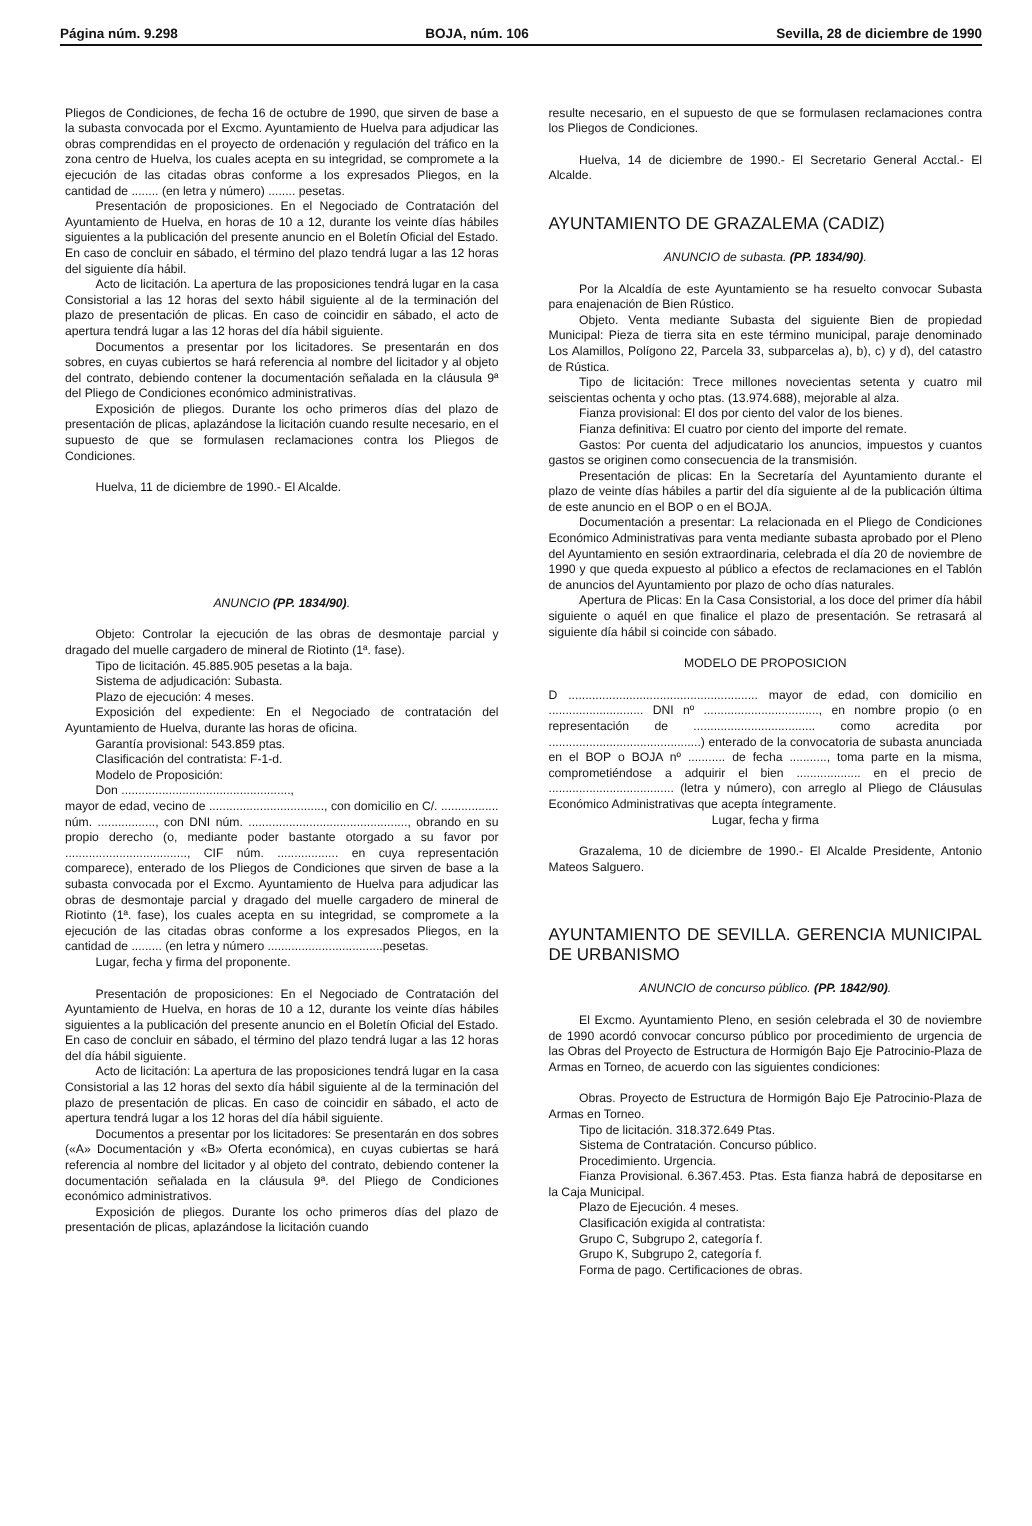Página núm. 9.298 BOJA, núm. 106 Sevilla, 28 de diciembre de 1990
Pliegos de Condiciones, de fecha 16 de octubre de 1990, que sirven de base a la subasta convocada por el Excmo. Ayuntamiento de Huelva para adjudicar las obras comprendidas en el proyecto de ordenación y regulación del tráfico en la zona centro de Huelva, los cuales acepta en su integridad, se compromete a la ejecución de las citadas obras conforme a los expresados Pliegos, en la cantidad de ........ (en letra y número) ........ pesetas.
Presentación de proposiciones. En el Negociado de Contratación del Ayuntamiento de Huelva, en horas de 10 a 12, durante los veinte días hábiles siguientes a la publicación del presente anuncio en el Boletín Oficial del Estado. En caso de concluir en sábado, el término del plazo tendrá lugar a las 12 horas del siguiente día hábil.
Acto de licitación. La apertura de las proposiciones tendrá lugar en la casa Consistorial a las 12 horas del sexto hábil siguiente al de la terminación del plazo de presentación de plicas. En caso de coincidir en sábado, el acto de apertura tendrá lugar a las 12 horas del día hábil siguiente.
Documentos a presentar por los licitadores. Se presentarán en dos sobres, en cuyas cubiertos se hará referencia al nombre del licitador y al objeto del contrato, debiendo contener la documentación señalada en la cláusula 9ª del Pliego de Condiciones económico administrativas.
Exposición de pliegos. Durante los ocho primeros días del plazo de presentación de plicas, aplazándose la licitación cuando resulte necesario, en el supuesto de que se formulasen reclamaciones contra los Pliegos de Condiciones.
Huelva, 11 de diciembre de 1990.- El Alcalde.
ANUNCIO (PP. 1834/90).
Objeto: Controlar la ejecución de las obras de desmontaje parcial y dragado del muelle cargadero de mineral de Riotinto (1ª. fase).
Tipo de licitación. 45.885.905 pesetas a la baja.
Sistema de adjudicación: Subasta.
Plazo de ejecución: 4 meses.
Exposición del expediente: En el Negociado de contratación del Ayuntamiento de Huelva, durante las horas de oficina.
Garantía provisional: 543.859 ptas.
Clasificación del contratista: F-1-d.
Modelo de Proposición:
Don ..................................................,
mayor de edad, vecino de .................................., con domicilio en C/. ................. núm. ................., con DNI núm. ..............................................., obrando en su propio derecho (o, mediante poder bastante otorgado a su favor por ...................................., CIF núm. .................. en cuya representación comparece), enterado de los Pliegos de Condiciones que sirven de base a la subasta convocada por el Excmo. Ayuntamiento de Huelva para adjudicar las obras de desmontaje parcial y dragado del muelle cargadero de mineral de Riotinto (1ª. fase), los cuales acepta en su integridad, se compromete a la ejecución de las citadas obras conforme a los expresados Pliegos, en la cantidad de ......... (en letra y número ..................................pesetas.
Lugar, fecha y firma del proponente.
Presentación de proposiciones: En el Negociado de Contratación del Ayuntamiento de Huelva, en horas de 10 a 12, durante los veinte días hábiles siguientes a la publicación del presente anuncio en el Boletín Oficial del Estado. En caso de concluir en sábado, el término del plazo tendrá lugar a las 12 horas del día hábil siguiente.
Acto de licitación: La apertura de las proposiciones tendrá lugar en la casa Consistorial a las 12 horas del sexto día hábil siguiente al de la terminación del plazo de presentación de plicas. En caso de coincidir en sábado, el acto de apertura tendrá lugar a los 12 horas del día hábil siguiente.
Documentos a presentar por los licitadores: Se presentarán en dos sobres («A» Documentación y «B» Oferta económica), en cuyas cubiertas se hará referencia al nombre del licitador y al objeto del contrato, debiendo contener la documentación señalada en la cláusula 9ª. del Pliego de Condiciones económico administrativos.
Exposición de pliegos. Durante los ocho primeros días del plazo de presentación de plicas, aplazándose la licitación cuando
resulte necesario, en el supuesto de que se formulasen reclamaciones contra los Pliegos de Condiciones.
Huelva, 14 de diciembre de 1990.- El Secretario General Acctal.- El Alcalde.
AYUNTAMIENTO DE GRAZALEMA (CADIZ)
ANUNCIO de subasta. (PP. 1834/90).
Por la Alcaldía de este Ayuntamiento se ha resuelto convocar Subasta para enajenación de Bien Rústico.
Objeto. Venta mediante Subasta del siguiente Bien de propiedad Municipal: Pieza de tierra sita en este término municipal, paraje denominado Los Alamillos, Polígono 22, Parcela 33, subparcelas a), b), c) y d), del catastro de Rústica.
Tipo de licitación: Trece millones novecientas setenta y cuatro mil seiscientas ochenta y ocho ptas. (13.974.688), mejorable al alza.
Fianza provisional: El dos por ciento del valor de los bienes.
Fianza definitiva: El cuatro por ciento del importe del remate.
Gastos: Por cuenta del adjudicatario los anuncios, impuestos y cuantos gastos se originen como consecuencia de la transmisión.
Presentación de plicas: En la Secretaría del Ayuntamiento durante el plazo de veinte días hábiles a partir del día siguiente al de la publicación última de este anuncio en el BOP o en el BOJA.
Documentación a presentar: La relacionada en el Pliego de Condiciones Económico Administrativas para venta mediante subasta aprobado por el Pleno del Ayuntamiento en sesión extraordinaria, celebrada el día 20 de noviembre de 1990 y que queda expuesto al público a efectos de reclamaciones en el Tablón de anuncios del Ayuntamiento por plazo de ocho días naturales.
Apertura de Plicas: En la Casa Consistorial, a los doce del primer día hábil siguiente o aquél en que finalice el plazo de presentación. Se retrasará al siguiente día hábil si coincide con sábado.
MODELO DE PROPOSICION
D ........................................................ mayor de edad, con domicilio en ............................ DNI nº .................................., en nombre propio (o en representación de .................................... como acredita por .............................................) enterado de la convocatoria de subasta anunciada en el BOP o BOJA nº ........... de fecha ..........., toma parte en la misma, comprometiéndose a adquirir el bien ................... en el precio de ..................................... (letra y número), con arreglo al Pliego de Cláusulas Económico Administrativas que acepta íntegramente.
Lugar, fecha y firma
Grazalema, 10 de diciembre de 1990.- El Alcalde Presidente, Antonio Mateos Salguero.
AYUNTAMIENTO DE SEVILLA. GERENCIA MUNICIPAL DE URBANISMO
ANUNCIO de concurso público. (PP. 1842/90).
El Excmo. Ayuntamiento Pleno, en sesión celebrada el 30 de noviembre de 1990 acordó convocar concurso público por procedimiento de urgencia de las Obras del Proyecto de Estructura de Hormigón Bajo Eje Patrocinio-Plaza de Armas en Torneo, de acuerdo con las siguientes condiciones:
Obras. Proyecto de Estructura de Hormigón Bajo Eje Patrocinio-Plaza de Armas en Torneo.
Tipo de licitación. 318.372.649 Ptas.
Sistema de Contratación. Concurso público.
Procedimiento. Urgencia.
Fianza Provisional. 6.367.453. Ptas. Esta fianza habrá de depositarse en la Caja Municipal.
Plazo de Ejecución. 4 meses.
Clasificación exigida al contratista:
Grupo C, Subgrupo 2, categoría f.
Grupo K, Subgrupo 2, categoría f.
Forma de pago. Certificaciones de obras.